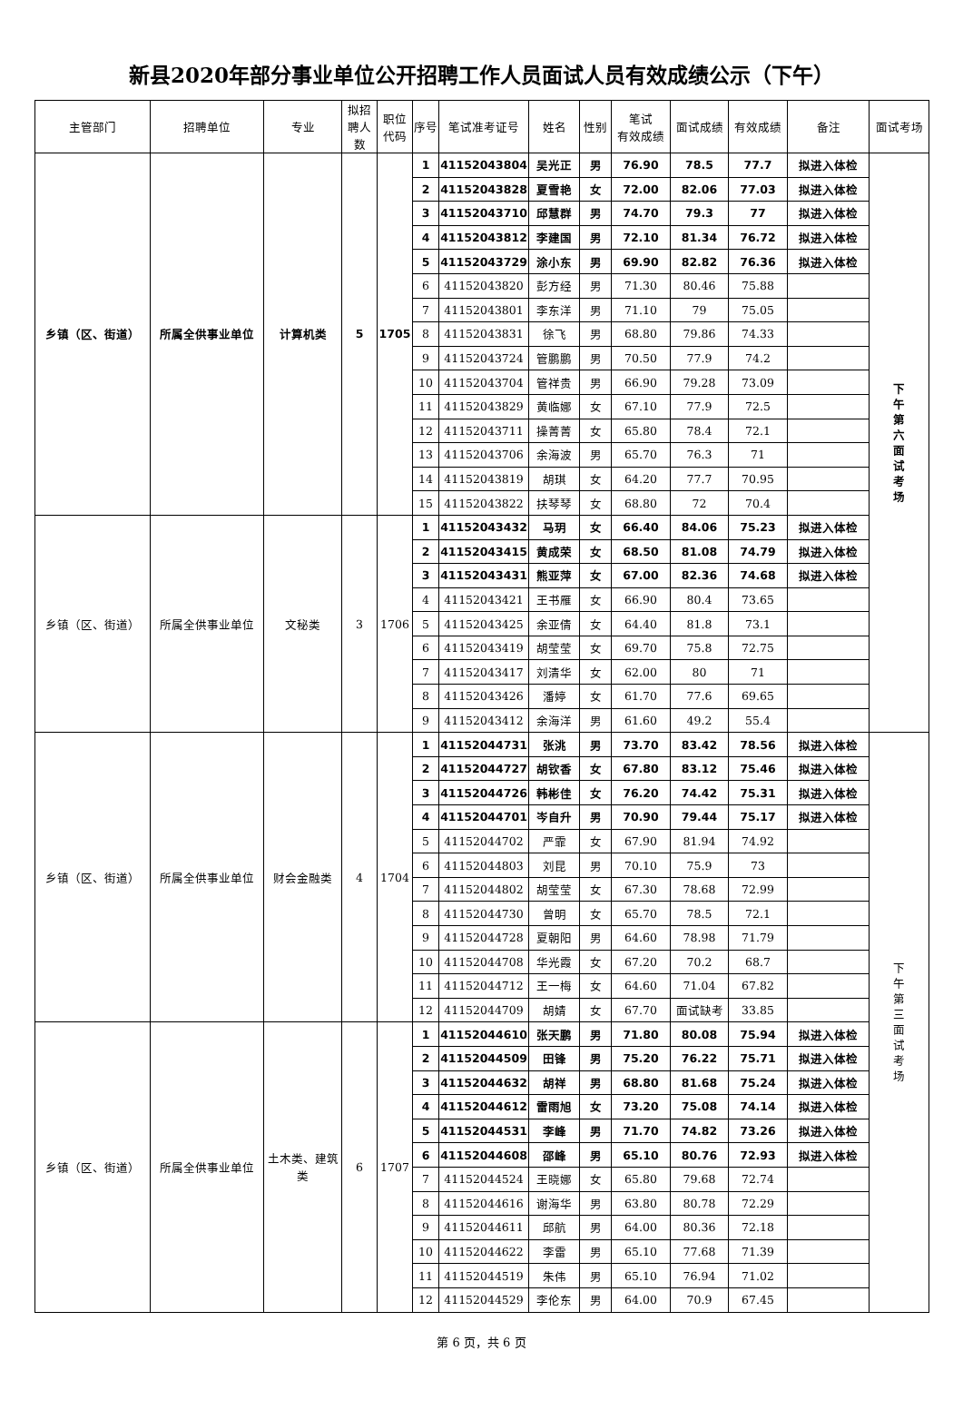新县2020年部分事业单位公开招聘工作人员面试人员有效成绩公示（下午）
| 主管部门 | 招聘单位 | 专业 | 拟招聘人数 | 职位代码 | 序号 | 笔试准考证号 | 姓名 | 性别 | 笔试 有效成绩 | 面试成绩 | 有效成绩 | 备注 | 面试考场 |
| --- | --- | --- | --- | --- | --- | --- | --- | --- | --- | --- | --- | --- | --- |
| 乡镇（区、街道） | 所属全供事业单位 | 计算机类 | 5 | 1705 | 1 | 41152043804 | 吴光正 | 男 | 76.90 | 78.5 | 77.7 | 拟进入体检 | 下 午 第 六 面 试 考 场 |
| | | | | | 2 | 41152043828 | 夏雪艳 | 女 | 72.00 | 82.06 | 77.03 | 拟进入体检 | |
| | | | | | 3 | 41152043710 | 邱慧群 | 男 | 74.70 | 79.3 | 77 | 拟进入体检 | |
| | | | | | 4 | 41152043812 | 李建国 | 男 | 72.10 | 81.34 | 76.72 | 拟进入体检 | |
| | | | | | 5 | 41152043729 | 涂小东 | 男 | 69.90 | 82.82 | 76.36 | 拟进入体检 | |
| | | | | | 6 | 41152043820 | 彭方经 | 男 | 71.30 | 80.46 | 75.88 | | |
| | | | | | 7 | 41152043801 | 李东洋 | 男 | 71.10 | 79 | 75.05 | | |
| | | | | | 8 | 41152043831 | 徐飞 | 男 | 68.80 | 79.86 | 74.33 | | |
| | | | | | 9 | 41152043724 | 管鹏鹏 | 男 | 70.50 | 77.9 | 74.2 | | |
| | | | | | 10 | 41152043704 | 管祥贵 | 男 | 66.90 | 79.28 | 73.09 | | |
| | | | | | 11 | 41152043829 | 黄临娜 | 女 | 67.10 | 77.9 | 72.5 | | |
| | | | | | 12 | 41152043711 | 操菁菁 | 女 | 65.80 | 78.4 | 72.1 | | |
| | | | | | 13 | 41152043706 | 余海波 | 男 | 65.70 | 76.3 | 71 | | |
| | | | | | 14 | 41152043819 | 胡琪 | 女 | 64.20 | 77.7 | 70.95 | | |
| | | | | | 15 | 41152043822 | 扶琴琴 | 女 | 68.80 | 72 | 70.4 | | |
| 乡镇（区、街道） | 所属全供事业单位 | 文秘类 | 3 | 1706 | 1 | 41152043432 | 马玥 | 女 | 66.40 | 84.06 | 75.23 | 拟进入体检 | |
| | | | | | 2 | 41152043415 | 黄成荣 | 女 | 68.50 | 81.08 | 74.79 | 拟进入体检 | |
| | | | | | 3 | 41152043431 | 熊亚萍 | 女 | 67.00 | 82.36 | 74.68 | 拟进入体检 | |
| | | | | | 4 | 41152043421 | 王书雁 | 女 | 66.90 | 80.4 | 73.65 | | |
| | | | | | 5 | 41152043425 | 余亚倩 | 女 | 64.40 | 81.8 | 73.1 | | |
| | | | | | 6 | 41152043419 | 胡莹莹 | 女 | 69.70 | 75.8 | 72.75 | | |
| | | | | | 7 | 41152043417 | 刘清华 | 女 | 62.00 | 80 | 71 | | |
| | | | | | 8 | 41152043426 | 潘婷 | 女 | 61.70 | 77.6 | 69.65 | | |
| | | | | | 9 | 41152043412 | 余海洋 | 男 | 61.60 | 49.2 | 55.4 | | |
| 乡镇（区、街道） | 所属全供事业单位 | 财会金融类 | 4 | 1704 | 1 | 41152044731 | 张洮 | 男 | 73.70 | 83.42 | 78.56 | 拟进入体检 | 下 午 第 三 面 试 考 场 |
| | | | | | 2 | 41152044727 | 胡钦香 | 女 | 67.80 | 83.12 | 75.46 | 拟进入体检 | |
| | | | | | 3 | 41152044726 | 韩彬佳 | 女 | 76.20 | 74.42 | 75.31 | 拟进入体检 | |
| | | | | | 4 | 41152044701 | 岑自升 | 男 | 70.90 | 79.44 | 75.17 | 拟进入体检 | |
| | | | | | 5 | 41152044702 | 严霏 | 女 | 67.90 | 81.94 | 74.92 | | |
| | | | | | 6 | 41152044803 | 刘昆 | 男 | 70.10 | 75.9 | 73 | | |
| | | | | | 7 | 41152044802 | 胡莹莹 | 女 | 67.30 | 78.68 | 72.99 | | |
| | | | | | 8 | 41152044730 | 曾明 | 女 | 65.70 | 78.5 | 72.1 | | |
| | | | | | 9 | 41152044728 | 夏朝阳 | 男 | 64.60 | 78.98 | 71.79 | | |
| | | | | | 10 | 41152044708 | 华光霞 | 女 | 67.20 | 70.2 | 68.7 | | |
| | | | | | 11 | 41152044712 | 王一梅 | 女 | 64.60 | 71.04 | 67.82 | | |
| | | | | | 12 | 41152044709 | 胡婧 | 女 | 67.70 | 面试缺考 | 33.85 | | |
| 乡镇（区、街道） | 所属全供事业单位 | 土木类、建筑类 | 6 | 1707 | 1 | 41152044610 | 张天鹏 | 男 | 71.80 | 80.08 | 75.94 | 拟进入体检 | |
| | | | | | 2 | 41152044509 | 田锋 | 男 | 75.20 | 76.22 | 75.71 | 拟进入体检 | |
| | | | | | 3 | 41152044632 | 胡祥 | 男 | 68.80 | 81.68 | 75.24 | 拟进入体检 | |
| | | | | | 4 | 41152044612 | 雷雨旭 | 女 | 73.20 | 75.08 | 74.14 | 拟进入体检 | |
| | | | | | 5 | 41152044531 | 李峰 | 男 | 71.70 | 74.82 | 73.26 | 拟进入体检 | |
| | | | | | 6 | 41152044608 | 邵峰 | 男 | 65.10 | 80.76 | 72.93 | 拟进入体检 | |
| | | | | | 7 | 41152044524 | 王晓娜 | 女 | 65.80 | 79.68 | 72.74 | | |
| | | | | | 8 | 41152044616 | 谢海华 | 男 | 63.80 | 80.78 | 72.29 | | |
| | | | | | 9 | 41152044611 | 邱航 | 男 | 64.00 | 80.36 | 72.18 | | |
| | | | | | 10 | 41152044622 | 李雷 | 男 | 65.10 | 77.68 | 71.39 | | |
| | | | | | 11 | 41152044519 | 朱伟 | 男 | 65.10 | 76.94 | 71.02 | | |
| | | | | | 12 | 41152044529 | 李伦东 | 男 | 64.00 | 70.9 | 67.45 | | |
第 6 页，共 6 页